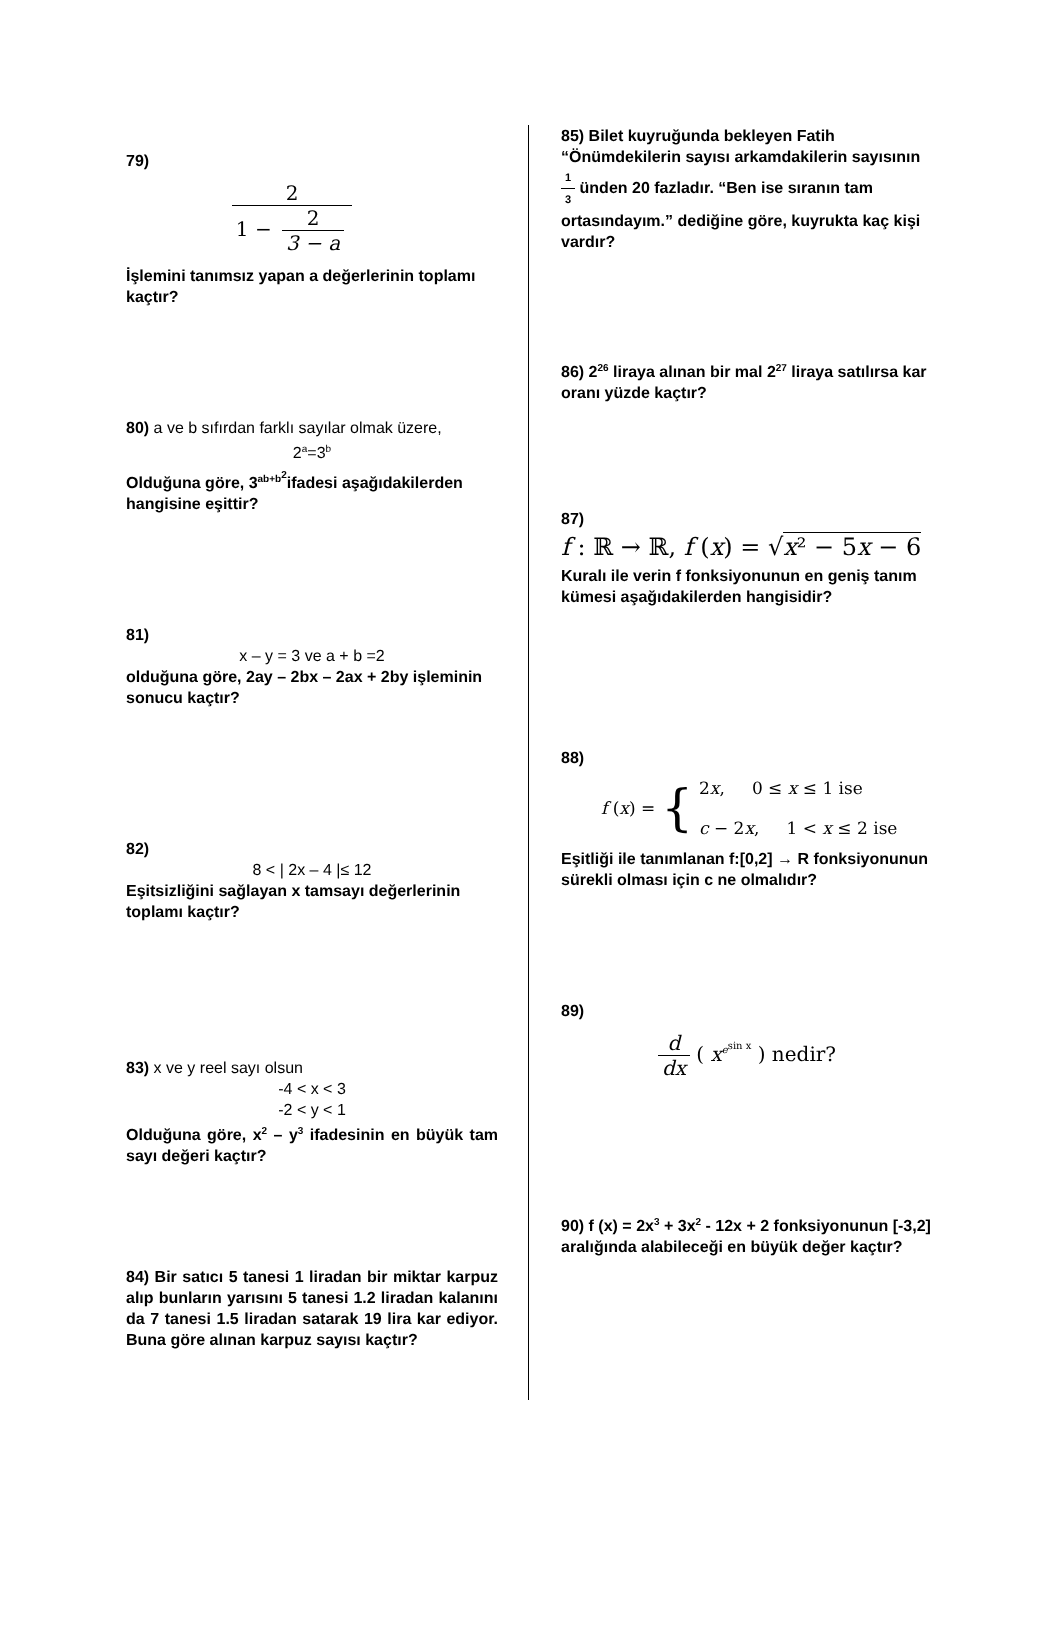79)
2 1 − 2 3 − a
İşlemini tanımsız yapan a değerlerinin toplamı kaçtır?
80) a ve b sıfırdan farklı sayılar olmak üzere,
2<sup>a</sup>=3<sup>b</sup>
Olduğuna göre, 3<sup>ab+b<sup>2</sup></sup>ifadesi aşağıdakilerden hangisine eşittir?
81)
x – y = 3 ve a + b =2
olduğuna göre, 2ay – 2bx – 2ax + 2by işleminin sonucu kaçtır?
82)
8 < | 2x – 4 |≤ 12
Eşitsizliğini sağlayan x tamsayı değerlerinin toplamı kaçtır?
83) x ve y reel sayı olsun
-4 < x < 3
-2 < y < 1
Olduğuna göre, x<sup>2</sup> – y<sup>3</sup> ifadesinin en büyük tam sayı değeri kaçtır?
84) Bir satıcı 5 tanesi 1 liradan bir miktar karpuz alıp bunların yarısını 5 tanesi 1.2 liradan kalanını da 7 tanesi 1.5 liradan satarak 19 lira kar ediyor. Buna göre alınan karpuz sayısı kaçtır?
85) Bilet kuyruğunda bekleyen Fatih “Önümdekilerin sayısı arkamdakilerin sayısının 1 3 ünden 20 fazladır. “Ben ise sıranın tam ortasındayım.” dediğine göre, kuyrukta kaç kişi vardır?
86) 2<sup>26</sup> liraya alınan bir mal 2<sup>27</sup> liraya satılırsa kar oranı yüzde kaçtır?
87)
f : ℝ → ℝ, f (x) = √x² − 5x − 6
Kuralı ile verin f fonksiyonunun en geniş tanım kümesi aşağıdakilerden hangisidir?
88)
f (x) = { 2x, 0 ≤ x ≤ 1 ise
c − 2x, 1 < x ≤ 2 ise
Eşitliği ile tanımlanan f:[0,2] → R fonksiyonunun sürekli olması için c ne olmalıdır?
89)
d dx ( x<sup>e<sup>sin x</sup></sup> ) nedir?
90) f (x) = 2x<sup>3</sup> + 3x<sup>2</sup> - 12x + 2 fonksiyonunun [-3,2] aralığında alabileceği en büyük değer kaçtır?